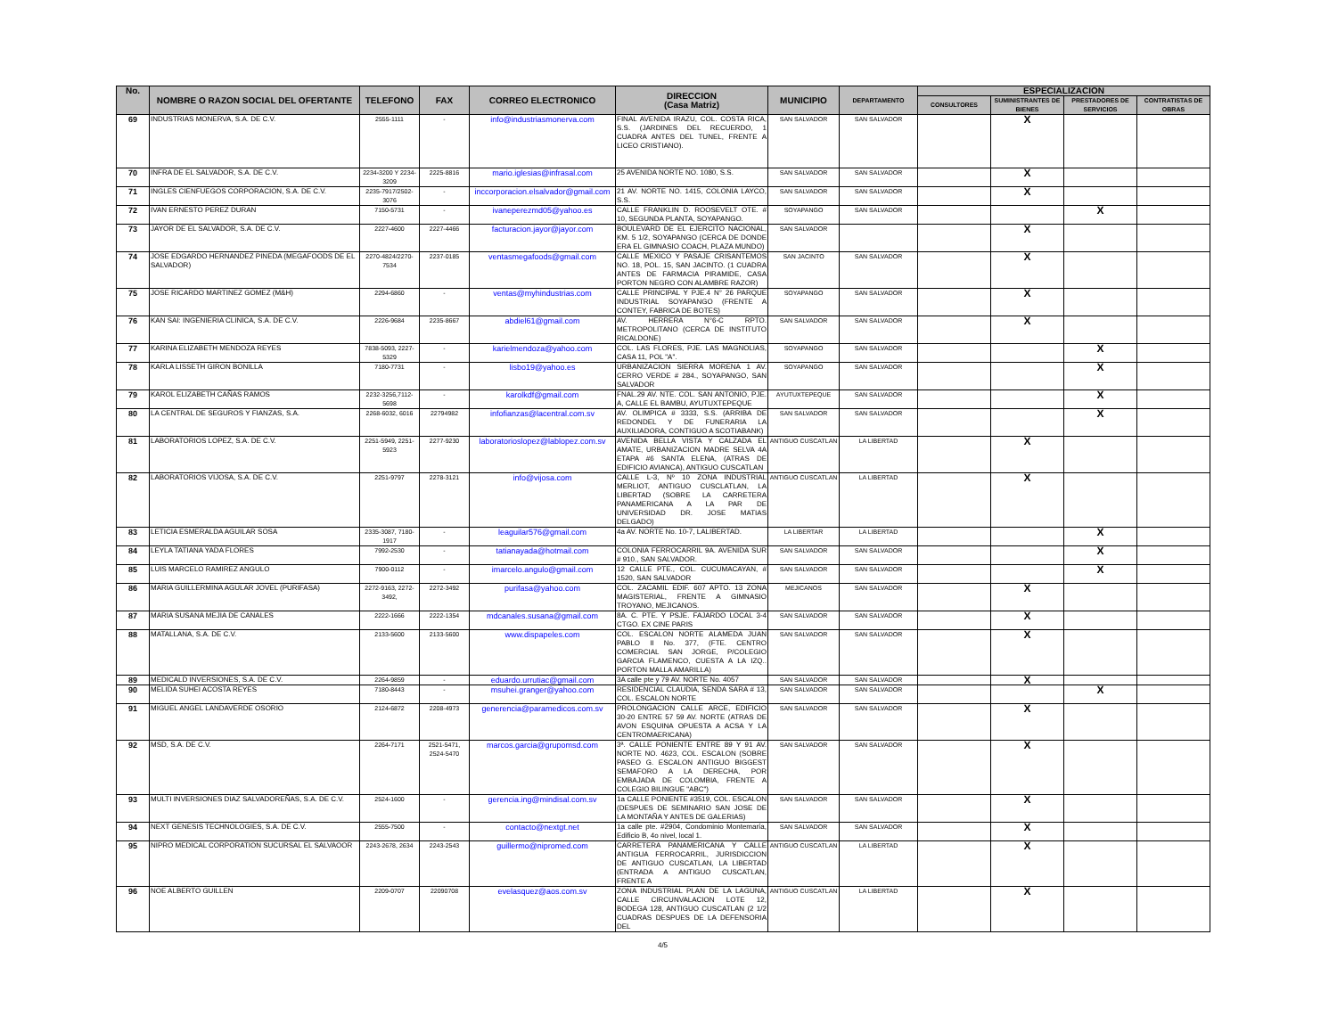| No. | NOMBRE O RAZON SOCIAL DEL OFERTANTE | TELEFONO | FAX | CORREO ELECTRONICO | DIRECCION (Casa Matriz) | MUNICIPIO | DEPARTAMENTO | ESPECIALIZACION | | | |
| --- | --- | --- | --- | --- | --- | --- | --- | --- | --- | --- | --- |
| | | | | | | | | CONSULTORES | SUMINISTRANTES DE BIENES | PRESTADORES DE SERVICIOS | CONTRATISTAS DE OBRAS |
| 69 | INDUSTRIAS MONERVA, S.A. DE C.V. | 2555-1111 | - | info@industriasmonerva.com | FINAL AVENIDA IRAZU, COL. COSTA RICA, S.S. (JARDINES DEL RECUERDO, 1 CUADRA ANTES DEL TUNEL, FRENTE A LICEO CRISTIANO). | SAN SALVADOR | SAN SALVADOR | | X | | |
| 70 | INFRA DE EL SALVADOR, S.A. DE C.V. | 2234-3200 Y 2234-3209 | 2225-8816 | mario.iglesias@infrasal.com | 25 AVENIDA NORTE NO. 1080, S.S. | SAN SALVADOR | SAN SALVADOR | | X | | |
| 71 | INGLES CIENFUEGOS CORPORACION, S.A. DE C.V. | 2235-7917/2502-3076 | - | inccorporacion.elsalvador@gmail.com | 21 AV. NORTE NO. 1415, COLONIA LAYCO, S.S. | SAN SALVADOR | SAN SALVADOR | | X | | |
| 72 | IVAN ERNESTO PEREZ DURAN | 7150-5731 | - | ivaneperezmd05@yahoo.es | CALLE FRANKLIN D. ROOSEVELT OTE. # 10, SEGUNDA PLANTA, SOYAPANGO. | SOYAPANGO | SAN SALVADOR | | | X | |
| 73 | JAYOR DE EL SALVADOR, S.A. DE C.V. | 2227-4600 | 2227-4466 | facturacion.jayor@jayor.com | BOULEVARD DE EL EJERCITO NACIONAL, KM. 5 1/2, SOYAPANGO (CERCA DE DONDE ERA EL GIMNASIO COACH, PLAZA MUNDO) | SAN SALVADOR | | | X | | |
| 74 | JOSE EDGARDO HERNANDEZ PINEDA (MEGAFOODS DE EL SALVADOR) | 2270-4824/2270-7534 | 2237-0185 | ventasmegafoods@gmail.com | CALLE MEXICO Y PASAJE CRISANTEMOS NO. 18, POL. 15, SAN JACINTO. (1 CUADRA ANTES DE FARMACIA PIRAMIDE, CASA PORTON NEGRO CON ALAMBRE RAZOR) | SAN JACINTO | SAN SALVADOR | | X | | |
| 75 | JOSE RICARDO MARTINEZ GOMEZ (M&H) | 2294-6860 | - | ventas@myhindustrias.com | CALLE PRINCIPAL Y PJE.4 N° 26 PARQUE INDUSTRIAL SOYAPANGO (FRENTE A CONTEY, FABRICA DE BOTES) | SOYAPANGO | SAN SALVADOR | | X | | |
| 76 | KAN SAI: INGENIERIA CLINICA, S.A. DE C.V. | 2226-9684 | 2235-8667 | abdiel61@gmail.com | AV. HERRERA N°6-C RPTO. METROPOLITANO (CERCA DE INSTITUTO RICALDONE) | SAN SALVADOR | SAN SALVADOR | | X | | |
| 77 | KARINA ELIZABETH MENDOZA REYES | 7838-5093, 2227-5329 | - | karielmendoza@yahoo.com | COL. LAS FLORES, PJE. LAS MAGNOLIAS, CASA 11, POL "A". | SOYAPANGO | SAN SALVADOR | | | X | |
| 78 | KARLA LISSETH GIRON BONILLA | 7180-7731 | - | lisbo19@yahoo.es | URBANIZACION SIERRA MORENA 1 AV. CERRO VERDE # 284., SOYAPANGO, SAN SALVADOR | SOYAPANGO | SAN SALVADOR | | | X | |
| 79 | KAROL ELIZABETH CAÑAS RAMOS | 2232-3256,7112-5698 | - | karolkdf@gmail.com | FNAL.29 AV. NTE. COL. SAN ANTONIO, PJE. A, CALLE EL BAMBU, AYUTUXTEPEQUE | AYUTUXTEPEQUE | SAN SALVADOR | | | X | |
| 80 | LA CENTRAL DE SEGUROS Y FIANZAS, S.A. | 2268-6032, 6016 | 22794982 | infofianzas@lacentral.com.sv | AV. OLIMPICA # 3333, S.S. (ARRIBA DE REDONDEL Y DE FUNERARIA LA AUXILIADORA, CONTIGUO A SCOTIABANK) | SAN SALVADOR | SAN SALVADOR | | | X | |
| 81 | LABORATORIOS LOPEZ, S.A. DE C.V. | 2251-5949, 2251-5923 | 2277-9230 | laboratorioslopez@lablopez.com.sv | AVENIDA BELLA VISTA Y CALZADA EL AMATE, URBANIZACION MADRE SELVA 4A ETAPA #6 SANTA ELENA, (ATRAS DE EDIFICIO AVIANCA), ANTIGUO CUSCATLAN | ANTIGUO CUSCATLAN | LA LIBERTAD | | X | | |
| 82 | LABORATORIOS VIJOSA, S.A. DE C.V. | 2251-9797 | 2278-3121 | info@vijosa.com | CALLE L-3, Nº 10 ZONA INDUSTRIAL MERLIOT, ANTIGUO CUSCLATLAN, LA LIBERTAD (SOBRE LA CARRETERA PANAMERICANA A LA PAR DE UNIVERSIDAD DR. JOSE MATIAS DELGADO) | ANTIGUO CUSCATLAN | LA LIBERTAD | | X | | |
| 83 | LETICIA ESMERALDA AGUILAR SOSA | 2335-3087, 7180-1917 | - | leaguilar576@gmail.com | 4a AV. NORTE No. 10-7, LALIBERTAD. | LA LIBERTAR | LA LIBERTAD | | | X | |
| 84 | LEYLA TATIANA YADA FLORES | 7992-2530 | - | tatianayada@hotmail.com | COLONIA FERROCARRIL 9A. AVENIDA SUR # 910., SAN SALVADOR. | SAN SALVADOR | SAN SALVADOR | | | X | |
| 85 | LUIS MARCELO RAMIREZ ANGULO | 7900-0112 | - | imarcelo.angulo@gmail.com | 12 CALLE PTE., COL. CUCUMACAYAN, # 1520, SAN SALVADOR | SAN SALVADOR | SAN SALVADOR | | | X | |
| 86 | MARIA GUILLERMINA AGULAR JOVEL (PURIFASA) | 2272-9163, 2272-3492, | 2272-3492 | purifasa@yahoo.com | COL. ZACAMIL EDIF. 607 APTO. 13 ZONA MAGISTERIAL, FRENTE A GIMNASIO TROYANO, MEJICANOS. | MEJICANOS | SAN SALVADOR | | X | | |
| 87 | MARIA SUSANA MEJIA DE CANALES | 2222-1666 | 2222-1354 | mdcanales.susana@gmail.com | 8A. C. PTE. Y PSJE. FAJARDO LOCAL 3-4 CTGO. EX CINE PARIS | SAN SALVADOR | SAN SALVADOR | | X | | |
| 88 | MATALLANA, S.A. DE C.V. | 2133-5600 | 2133-5600 | www.dispapeles.com | COL. ESCALON NORTE ALAMEDA JUAN PABLO II No. 377, (FTE. CENTRO COMERCIAL SAN JORGE, P/COLEGIO GARCIA FLAMENCO, CUESTA A LA IZQ.. PORTON MALLA AMARILLA) | SAN SALVADOR | SAN SALVADOR | | X | | |
| 89 | MEDICALD INVERSIONES, S.A. DE C.V. | 2264-9859 | - | eduardo.urrutiac@gmail.com | 3A calle pte y 79 AV. NORTE No. 4057 | SAN SALVADOR | SAN SALVADOR | | X | | |
| 90 | MELIDA SUHEI ACOSTA REYES | 7180-8443 | - | msuhei.granger@yahoo.com | RESIDENCIAL CLAUDIA, SENDA SARA # 13, COL. ESCALON NORTE | SAN SALVADOR | SAN SALVADOR | | | X | |
| 91 | MIGUEL ANGEL LANDAVERDE OSORIO | 2124-6872 | 2208-4973 | generencia@paramedicos.com.sv | PROLONGACION CALLE ARCE, EDIFICIO 30-20 ENTRE 57 59 AV. NORTE (ATRAS DE AVON ESQUINA OPUESTA A ACSA Y LA CENTROMAERICANA) | SAN SALVADOR | SAN SALVADOR | | X | | |
| 92 | MSD, S.A. DE C.V. | 2264-7171 | 2521-5471, 2524-5470 | marcos.garcia@grupomsd.com | 3ª. CALLE PONIENTE ENTRE 89 Y 91 AV. NORTE NO. 4623, COL. ESCALON (SOBRE PASEO G. ESCALON ANTIGUO BIGGEST SEMAFORO A LA DERECHA, POR EMBAJADA DE COLOMBIA, FRENTE A COLEGIO BILINGUE "ABC") | SAN SALVADOR | SAN SALVADOR | | X | | |
| 93 | MULTI INVERSIONES DIAZ SALVADOREÑAS, S.A. DE C.V. | 2524-1600 | - | gerencia.ing@mindisal.com.sv | 1a CALLE PONIENTE #3519, COL. ESCALON (DESPUES DE SEMINARIO SAN JOSE DE LA MONTAÑA Y ANTES DE GALERIAS) | SAN SALVADOR | SAN SALVADOR | | X | | |
| 94 | NEXT GENESIS TECHNOLOGIES, S.A. DE C.V. | 2555-7500 | - | contacto@nextgt.net | 1a calle pte. #2904, Condominio Montemaría, Edificio B, 4o nivel, local 1. | SAN SALVADOR | SAN SALVADOR | | X | | |
| 95 | NIPRO MEDICAL CORPORATION SUCURSAL EL SALVAOOR | 2243-2678, 2634 | 2243-2543 | guillermo@nipromed.com | CARRETERA PANAMERICANA Y CALLE ANTIGUA FERROCARRIL, JURISDICCION DE ANTIGUO CUSCATLAN, LA LIBERTAD (ENTRADA A ANTIGUO CUSCATLAN, FRENTE A | ANTIGUO CUSCATLAN | LA LIBERTAD | | X | | |
| 96 | NOE ALBERTO GUILLEN | 2209-0707 | 22090708 | evelasquez@aos.com.sv | ZONA INDUSTRIAL PLAN DE LA LAGUNA, CALLE CIRCUNVALACION LOTE 12, BODEGA 128, ANTIGUO CUSCATLAN (2 1/2 CUADRAS DESPUES DE LA DEFENSORIA DEL | ANTIGUO CUSCATLAN | LA LIBERTAD | | X | | |
4/5